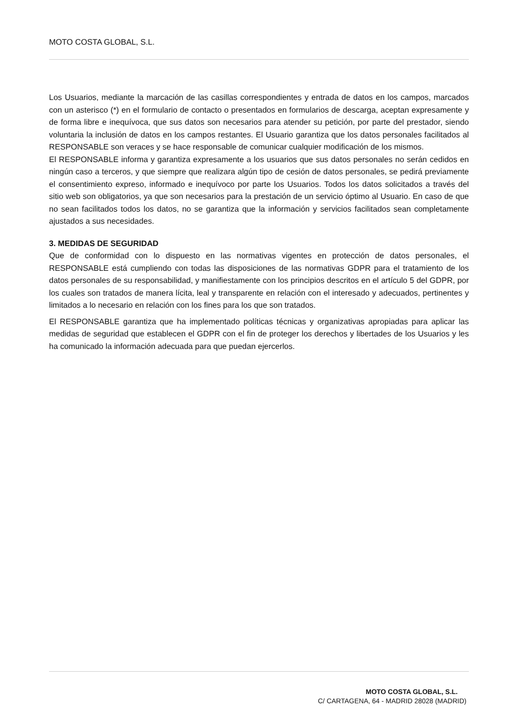MOTO COSTA GLOBAL, S.L.
Los Usuarios, mediante la marcación de las casillas correspondientes y entrada de datos en los campos, marcados con un asterisco (*) en el formulario de contacto o presentados en formularios de descarga, aceptan expresamente y de forma libre e inequívoca, que sus datos son necesarios para atender su petición, por parte del prestador, siendo voluntaria la inclusión de datos en los campos restantes. El Usuario garantiza que los datos personales facilitados al RESPONSABLE son veraces y se hace responsable de comunicar cualquier modificación de los mismos.
El RESPONSABLE informa y garantiza expresamente a los usuarios que sus datos personales no serán cedidos en ningún caso a terceros, y que siempre que realizara algún tipo de cesión de datos personales, se pedirá previamente el consentimiento expreso, informado e inequívoco por parte los Usuarios. Todos los datos solicitados a través del sitio web son obligatorios, ya que son necesarios para la prestación de un servicio óptimo al Usuario. En caso de que no sean facilitados todos los datos, no se garantiza que la información y servicios facilitados sean completamente ajustados a sus necesidades.
3. MEDIDAS DE SEGURIDAD
Que de conformidad con lo dispuesto en las normativas vigentes en protección de datos personales, el RESPONSABLE está cumpliendo con todas las disposiciones de las normativas GDPR para el tratamiento de los datos personales de su responsabilidad, y manifiestamente con los principios descritos en el artículo 5 del GDPR, por los cuales son tratados de manera lícita, leal y transparente en relación con el interesado y adecuados, pertinentes y limitados a lo necesario en relación con los fines para los que son tratados.
El RESPONSABLE garantiza que ha implementado políticas técnicas y organizativas apropiadas para aplicar las medidas de seguridad que establecen el GDPR con el fin de proteger los derechos y libertades de los Usuarios y les ha comunicado la información adecuada para que puedan ejercerlos.
MOTO COSTA GLOBAL, S.L.
C/ CARTAGENA, 64 - MADRID 28028 (MADRID)